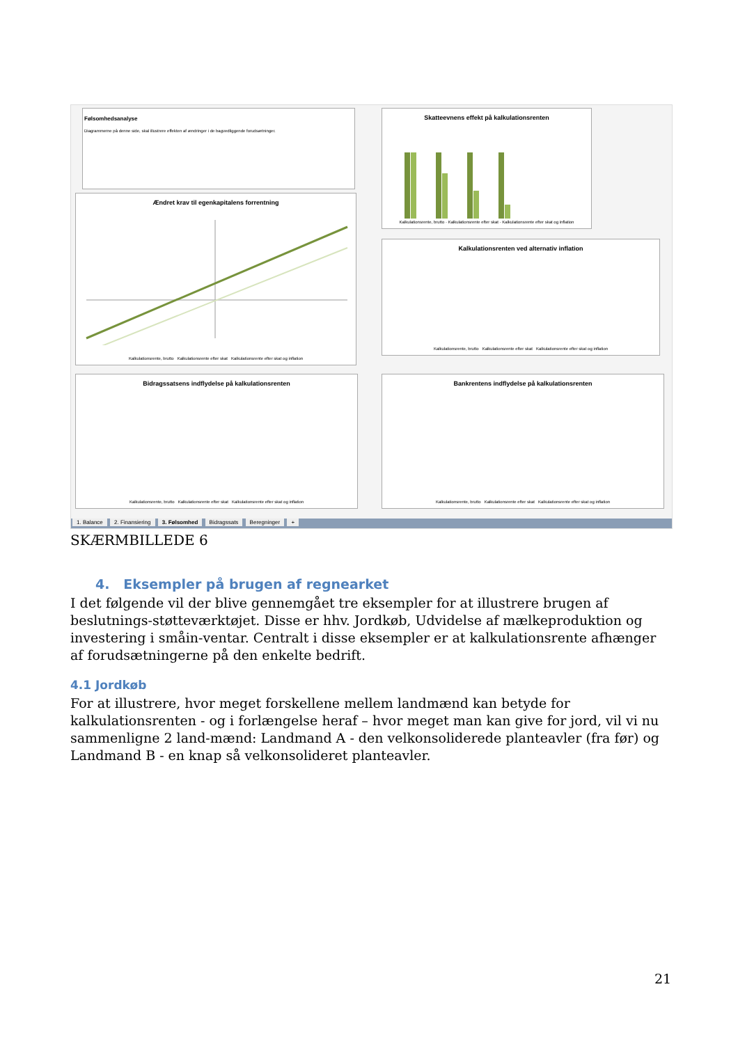Følsomhedsanalyse
Diagrammerne på denne side, skal illustrere effekten af ændringer i de bagvedliggende forudsætninger.
Skatteevnens effekt på kalkulationsrenten
Kalkulationsrente, brutto · Kalkulationsrente efter skat · Kalkulationsrente efter skat og inflation
Ændret krav til egenkapitalens forrentning
Kalkulationsrente, brutto Kalkulationsrente efter skat Kalkulationsrente efter skat og inflation
Kalkulationsrenten ved alternativ inflation
Kalkulationsrente, brutto Kalkulationsrente efter skat Kalkulationsrente efter skat og inflation
Bidragssatsens indflydelse på kalkulationsrenten
Kalkulationsrente, brutto Kalkulationsrente efter skat Kalkulationsrente efter skat og inflation
Bankrentens indflydelse på kalkulationsrenten
Kalkulationsrente, brutto Kalkulationsrente efter skat Kalkulationsrente efter skat og inflation
1. Balance 2. Finansiering 3. Følsomhed Bidragssats Beregninger +
SKÆRMBILLEDE 6
4. Eksempler på brugen af regnearket
I det følgende vil der blive gennemgået tre eksempler for at illustrere brugen af beslutnings-støtteværktøjet. Disse er hhv. Jordkøb, Udvidelse af mælkeproduktion og investering i småin-ventar. Centralt i disse eksempler er at kalkulationsrente afhænger af forudsætningerne på den enkelte bedrift.
4.1 Jordkøb
For at illustrere, hvor meget forskellene mellem landmænd kan betyde for kalkulationsrenten - og i forlængelse heraf – hvor meget man kan give for jord, vil vi nu sammenligne 2 land-mænd: Landmand A - den velkonsoliderede planteavler (fra før) og Landmand B - en knap så velkonsolideret planteavler.
21